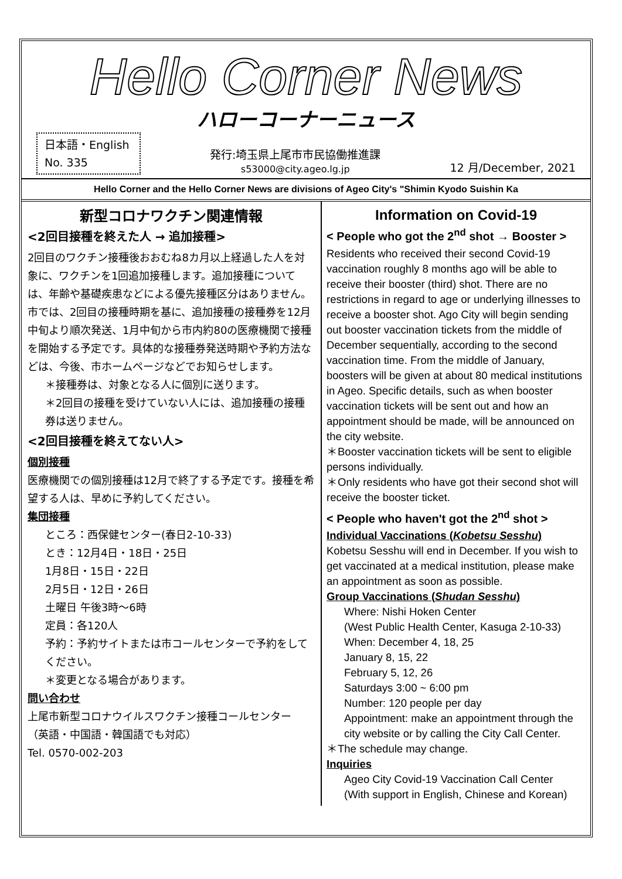Hello Corner News
ハローコーナーニュース
日本語・English
No. 335
発行:埼玉県上尾市市民協働推進課
s53000@city.ageo.lg.jp
12 月/December, 2021
Hello Corner and the Hello Corner News are divisions of Ageo City's "Shimin Kyodo Suishin Ka
新型コロナワクチン関連情報
<2回目接種を終えた人 → 追加接種>
2回目のワクチン接種後おおむね8カ月以上経過した人を対象に、ワクチンを1回追加接種します。追加接種については、年齢や基礎疾患などによる優先接種区分はありません。市では、2回目の接種時期を基に、追加接種の接種券を12月中旬より順次発送、1月中旬から市内約80の医療機関で接種を開始する予定です。具体的な接種券発送時期や予約方法などは、今後、市ホームページなどでお知らせします。
＊接種券は、対象となる人に個別に送ります。
＊2回目の接種を受けていない人には、追加接種の接種券は送りません。
<2回目接種を終えてない人>
個別接種
医療機関での個別接種は12月で終了する予定です。接種を希望する人は、早めに予約してください。
集団接種
ところ：西保健センター(春日2-10-33)
とき：12月4日・18日・25日
1月8日・15日・22日
2月5日・12日・26日
土曜日 午後3時～6時
定員：各120人
予約：予約サイトまたは市コールセンターで予約をしてください。
＊変更となる場合があります。
問い合わせ
上尾市新型コロナウイルスワクチン接種コールセンター
（英語・中国語・韓国語でも対応）
Tel. 0570-002-203
Information on Covid-19
< People who got the 2<sup>nd</sup> shot → Booster >
Residents who received their second Covid-19 vaccination roughly 8 months ago will be able to receive their booster (third) shot. There are no restrictions in regard to age or underlying illnesses to receive a booster shot. Ago City will begin sending out booster vaccination tickets from the middle of December sequentially, according to the second vaccination time. From the middle of January, boosters will be given at about 80 medical institutions in Ageo. Specific details, such as when booster vaccination tickets will be sent out and how an appointment should be made, will be announced on the city website.
＊Booster vaccination tickets will be sent to eligible persons individually.
＊Only residents who have got their second shot will receive the booster ticket.
< People who haven't got the 2<sup>nd</sup> shot >
Individual Vaccinations (Kobetsu Sesshu)
Kobetsu Sesshu will end in December. If you wish to get vaccinated at a medical institution, please make an appointment as soon as possible.
Group Vaccinations (Shudan Sesshu)
Where: Nishi Hoken Center
(West Public Health Center, Kasuga 2-10-33)
When: December 4, 18, 25
January 8, 15, 22
February 5, 12, 26
Saturdays 3:00 ~ 6:00 pm
Number: 120 people per day
Appointment: make an appointment through the city website or by calling the City Call Center.
＊The schedule may change.
Inquiries
Ageo City Covid-19 Vaccination Call Center
(With support in English, Chinese and Korean)